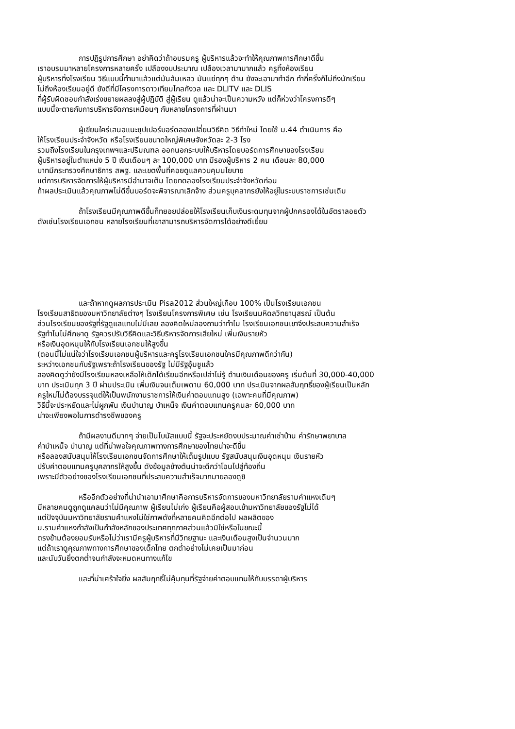การปฏิรูปการศึกษา อย่าคิดว่าถ้าอบรมครู ผู้บริหารแล้วจะทำให้คุณภาพการศึกษาดีขึ้น
เราอบรมมาหลายโครงการหลายครั้ง เปลืองงบประมาณ เปลืองเวลามามากแล้ว ครูทิ้งห้องเรียน
ผู้บริหารทิ้งโรงเรียน วิธีแบบนี้ทำมาแล้วแต่มันล้มเหลว มันแย่ทุกๆ ด้าน ยังจะเอามาทำอีก ทำกี่ครั้งก็ไม่ถึงนักเรียน
ไม่ถึงห้องเรียนอยู่ดี ยังดีที่มีโครงการดาวเทียมไกลกังวล และ DLITV และ DLIS
ที่ผู้รับผิดชอบกำลังเร่งขยายผลลงสู่ผู้ปฏิบัติ สู่ผู้เรียน ดูแล้วน่าจะเป็นความหวัง แต่ก็ห่วงว่าโครงการดีๆ
แบบนี้จะตายกับการบริหารจัดการเหมือนๆ กับหลายโครงการที่ผ่านมา
ผู้เขียนใคร่เสนอแนะซุปเปอร์บอร์ดลองเปลี่ยนวิธีคิด วิธีทำใหม่ โดยใช้ ม.44 ดำเนินการ คือ
ให้โรงเรียนประจำจังหวัด หรือโรงเรียนขนาดใหญ่พิเศษจังหวัดละ 2-3 โรง
รวมถึงโรงเรียนในกรุงเทพฯและปริมณฑล ออกนอกระบบให้บริหารโดยบอร์ดการศึกษาของโรงเรียน
ผู้บริหารอยู่ในตำแหน่ง 5 ปี เงินเดือนๆ ละ 100,000 บาท มีรองผู้บริหาร 2 คน เดือนละ 80,000
บาทมีกระทรวงศึกษาธิการ สพฐ. และเขตพื้นที่คอยดูแลควบคุมนโยบาย
แต่การบริหารจัดการให้ผู้บริหารมีอำนาจเต็ม โดยทดลองโรงเรียนประจำจังหวัดก่อน
ถ้าผลประเมินแล้วคุณภาพไม่ดีขึ้นบอร์ดจะพิจารณาเลิกจ้าง ส่วนครูบุคลากรยังให้อยู่ในระบบราชการเช่นเดิม
ถ้าโรงเรียนมีคุณภาพดีขึ้นก็ทยอยปล่อยให้โรงเรียนเก็บเงินระดมทุนจากผู้ปกครองได้ในอัตราลอยตัว
ดังเช่นโรงเรียนเอกชน หลายโรงเรียนที่เขาสามารถบริหารจัดการได้อย่างดีเยี่ยม
และถ้าหากดูผลการประเมิน Pisa2012 ส่วนใหญ่เกือบ 100% เป็นโรงเรียนเอกชน
โรงเรียนสาธิตของมหาวิทยาลัยต่างๆ โรงเรียนโครงการพิเศษ เช่น โรงเรียนมหิดลวิทยานุสรณ์ เป็นต้น
ส่วนโรงเรียนของรัฐที่รัฐดูแลแทบไม่มีเลย ลองคิดใหม่ลองถามว่าทำไม โรงเรียนเอกชนเขาจึงประสบความสำเร็จ
รัฐทำไมไม่ศึกษาดู รัฐควรปรับวิธีคิดและวิธีบริหารจัดการเสียใหม่ เพิ่มเงินรายหัว
หรือเงินอุดหนุนให้กับโรงเรียนเอกชนให้สูงขึ้น
(ตอนนี้ไม่แน่ใจว่าโรงเรียนเอกชนผู้บริหารและครูโรงเรียนเอกชนใครมีคุณภาพดีกว่ากัน)
ระหว่างเอกชนกับรัฐเพราะถ้าโรงเรียนของรัฐ ไม่มีรัฐอุ้มชูแล้ว
ลองคิดดูว่ายังมีโรงเรียนหลงเหลือให้เด็กได้เรียนอีกหรือเปล่าไม่รู้ ด้านเงินเดือนของครู เริ่มต้นที่ 30,000-40,000
บาท ประเมินทุก 3 ปี ผ่านประเมิน เพิ่มเงินจนเต็มเพดาน 60,000 บาท ประเมินจากผลสัมฤทธิ์ของผู้เรียนเป็นหลัก
ครูใหม่ไม่ต้องบรรจุแต่ให้เป็นพนักงานราชการให้เงินค่าตอบแทนสูง (เฉพาะคนที่มีคุณภาพ)
วิธีนี้จะประหยัดและไม่ผูกพัน เงินบำนาญ บำเหน็จ เงินค่าตอบแทนครูคนละ 60,000 บาท
น่าจะเพียงพอในการดำรงชีพของครู
ถ้ามีผลงานดีมากๆ จ่ายเป็นโบนัสแบบนี้ รัฐจะประหยัดงบประมาณค่าเช่าบ้าน ค่ารักษาพยาบาล
ค่าบำเหน็จ บำนาญ แต่ที่น่าพอใจคุณภาพทางการศึกษาของไทยน่าจะดีขึ้น
หรือลองสนับสนุนให้โรงเรียนเอกชนจัดการศึกษาให้เต็มรูปแบบ รัฐสนับสนุนเงินอุดหนุน เงินรายหัว
ปรับค่าตอบแทนครูบุคลากรให้สูงขึ้น ดังข้อมูลข้างต้นน่าจะดีกว่าโอนไปสู่ท้องถิ่น
เพราะมีตัวอย่างของโรงเรียนเอกชนที่ประสบความสำเร็จมากมายลองดูซิ
หรืออีกตัวอย่างที่น่านำเอามาศึกษาคือการบริหารจัดการของมหาวิทยาลัยรามคำแหงเดิมๆ
มีหลายคนดูถูกดูแคลนว่าไม่มีคุณภาพ ผู้เรียนไม่เก่ง ผู้เรียนคือผู้สอบเข้ามหาวิทยาลัยของรัฐไม่ได้
แต่ปัจจุบันมหาวิทยาลัยรามคำแหงไม่ใช่ภาพดังที่หลายคนคิดอีกต่อไป ผลผลิตของ
ม.รามคำแหงกำลังเป็นกำลังหลักของประเทศทุกภาคส่วนแล้วมิใช่หรือในขณะนี้
ตรงข้ามต้องยอมรับหรือไม่ว่าเรามีครูผู้บริหารที่มีวิทยฐานะ และเงินเดือนสูงเป็นจำนวนมาก
แต่ถ้าเราดูคุณภาพทางการศึกษาของเด็กไทย ตกต่ำอย่างไม่เคยเป็นมาก่อน
และนับวันยิ่งตกต่ำจนกำลังจะหมดหนทางแก้ไข
และที่น่าเศร้าใจยิ่ง ผลสัมฤทธิ์ไม่คุ้มทุนที่รัฐจ่ายค่าตอบแทนให้กับบรรดาผู้บริหาร